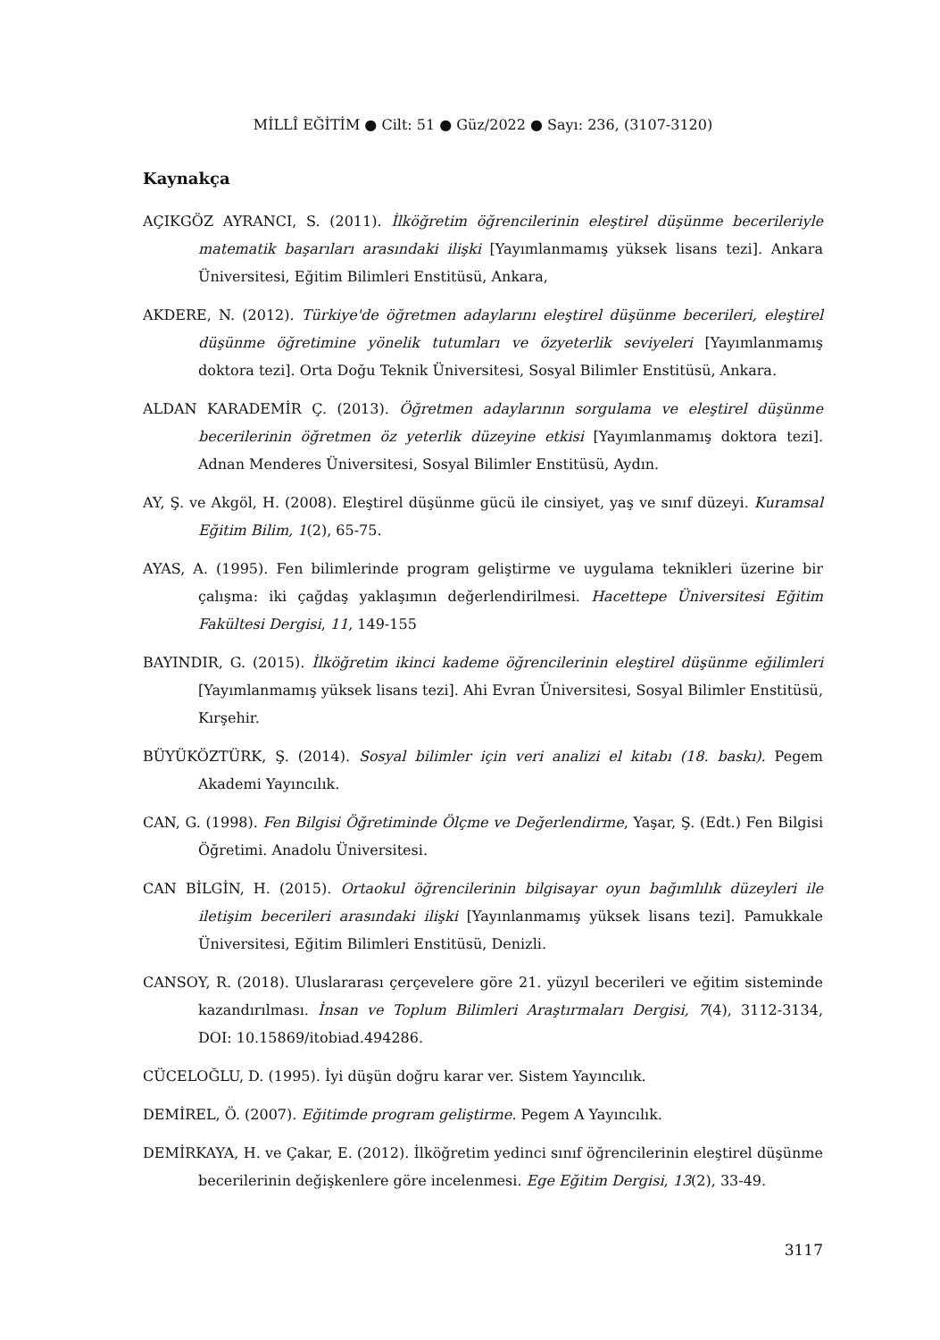MİLLÎ EĞİTİM ● Cilt: 51 ● Güz/2022 ● Sayı: 236, (3107-3120)
Kaynakça
AÇIKGÖZ AYRANCI, S. (2011). İlköğretim öğrencilerinin eleştirel düşünme becerileriyle matematik başarıları arasındaki ilişki [Yayımlanmamış yüksek lisans tezi]. Ankara Üniversitesi, Eğitim Bilimleri Enstitüsü, Ankara,
AKDERE, N. (2012). Türkiye'de öğretmen adaylarını eleştirel düşünme becerileri, eleştirel düşünme öğretimine yönelik tutumları ve özyeterlik seviyeleri [Yayımlanmamış doktora tezi]. Orta Doğu Teknik Üniversitesi, Sosyal Bilimler Enstitüsü, Ankara.
ALDAN KARADEMİR Ç. (2013). Öğretmen adaylarının sorgulama ve eleştirel düşünme becerilerinin öğretmen öz yeterlik düzeyine etkisi [Yayımlanmamış doktora tezi]. Adnan Menderes Üniversitesi, Sosyal Bilimler Enstitüsü, Aydın.
AY, Ş. ve Akgöl, H. (2008). Eleştirel düşünme gücü ile cinsiyet, yaş ve sınıf düzeyi. Kuramsal Eğitim Bilim, 1(2), 65-75.
AYAS, A. (1995). Fen bilimlerinde program geliştirme ve uygulama teknikleri üzerine bir çalışma: iki çağdaş yaklaşımın değerlendirilmesi. Hacettepe Üniversitesi Eğitim Fakültesi Dergisi, 11, 149-155
BAYINDIR, G. (2015). İlköğretim ikinci kademe öğrencilerinin eleştirel düşünme eğilimleri [Yayımlanmamış yüksek lisans tezi]. Ahi Evran Üniversitesi, Sosyal Bilimler Enstitüsü, Kırşehir.
BÜYÜKÖZTÜRK, Ş. (2014). Sosyal bilimler için veri analizi el kitabı (18. baskı). Pegem Akademi Yayıncılık.
CAN, G. (1998). Fen Bilgisi Öğretiminde Ölçme ve Değerlendirme, Yaşar, Ş. (Edt.) Fen Bilgisi Öğretimi. Anadolu Üniversitesi.
CAN BİLGİN, H. (2015). Ortaokul öğrencilerinin bilgisayar oyun bağımlılık düzeyleri ile iletişim becerileri arasındaki ilişki [Yayınlanmamış yüksek lisans tezi]. Pamukkale Üniversitesi, Eğitim Bilimleri Enstitüsü, Denizli.
CANSOY, R. (2018). Uluslararası çerçevelere göre 21. yüzyıl becerileri ve eğitim sisteminde kazandırılması. İnsan ve Toplum Bilimleri Araştırmaları Dergisi, 7(4), 3112-3134, DOI: 10.15869/itobiad.494286.
CÜCELOĞLU, D. (1995). İyi düşün doğru karar ver. Sistem Yayıncılık.
DEMİREL, Ö. (2007). Eğitimde program geliştirme. Pegem A Yayıncılık.
DEMİRKAYA, H. ve Çakar, E. (2012). İlköğretim yedinci sınıf öğrencilerinin eleştirel düşünme becerilerinin değişkenlere göre incelenmesi. Ege Eğitim Dergisi, 13(2), 33-49.
3117